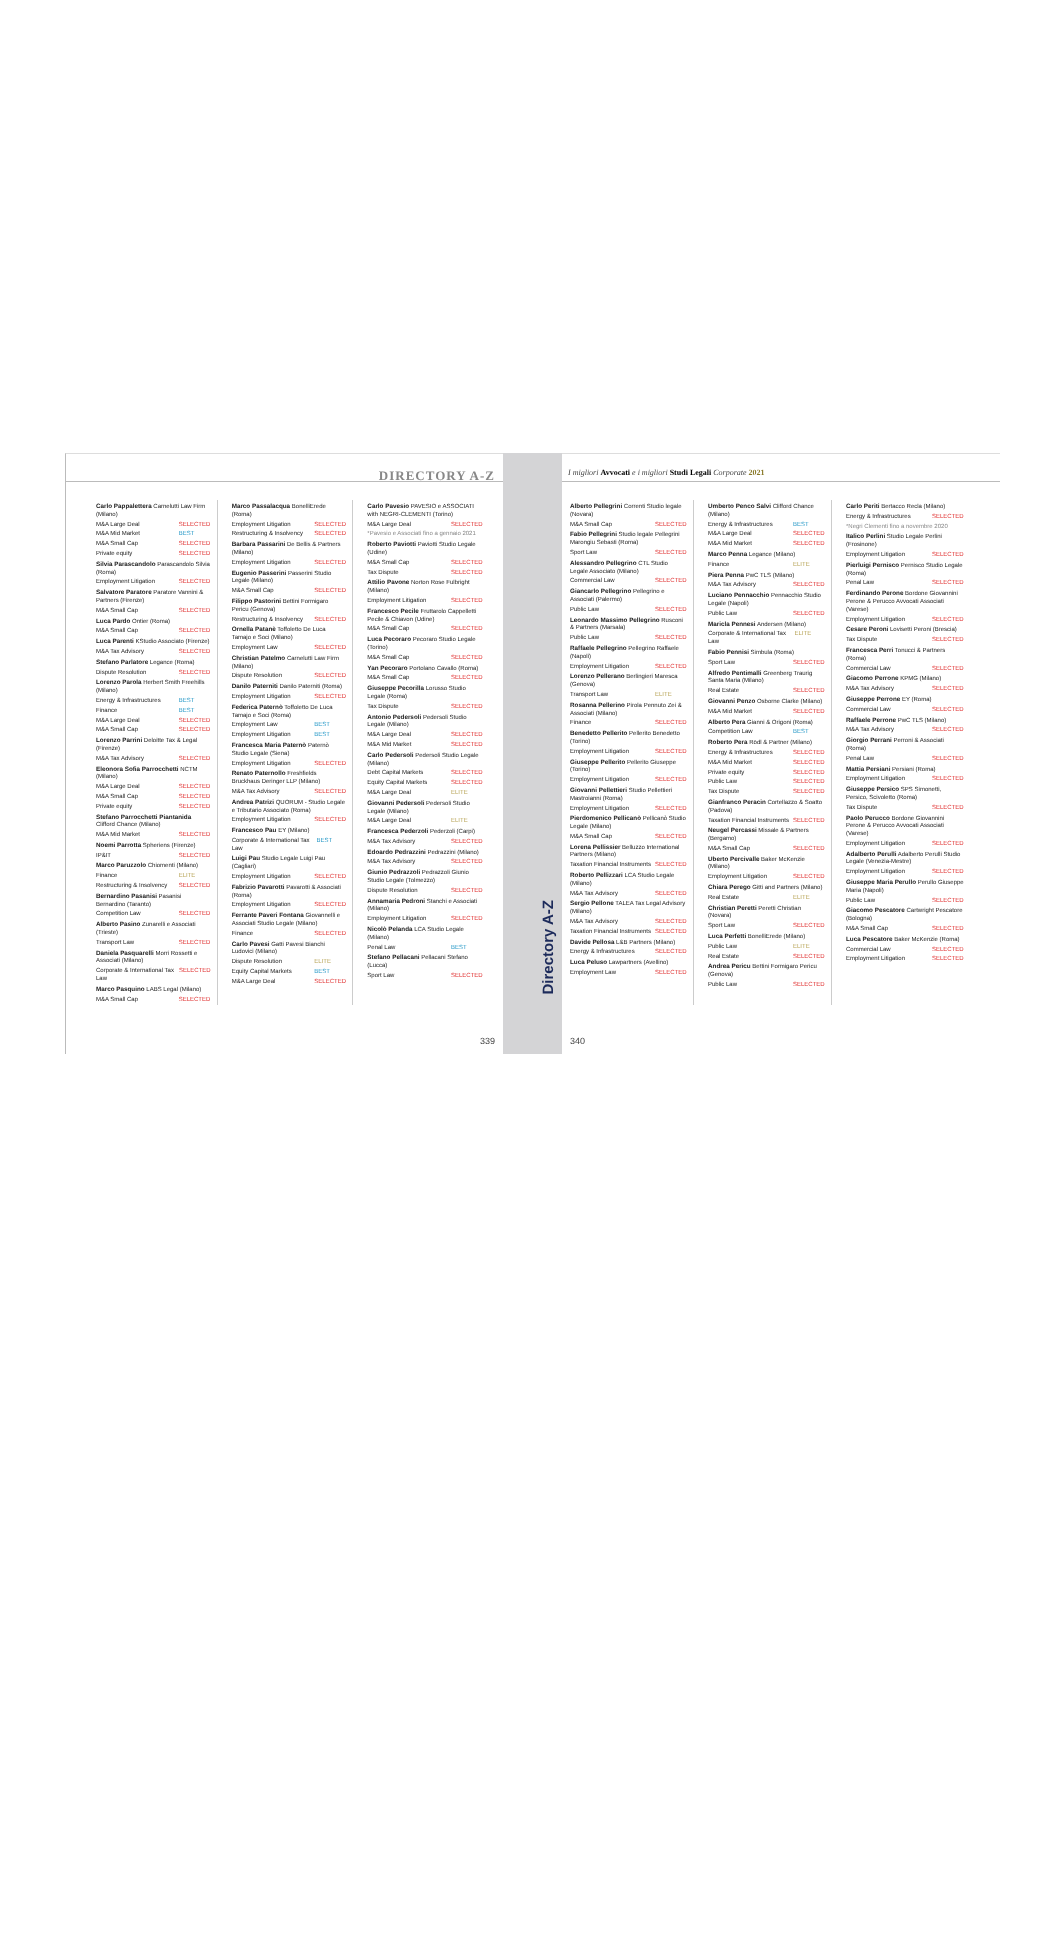DIRECTORY A-Z
Carlo Pappalettera Carnelutti Law Firm (Milano)
M&A Large Deal SELECTED
M&A Mid Market BEST
M&A Small Cap SELECTED
Private equity SELECTED
Silvia Parascandolo Parascandolo Silvia (Roma)
Employment Litigation SELECTED
Salvatore Paratore Paratore Vannini & Partners (Firenze)
M&A Small Cap SELECTED
Luca Pardo Ontier (Roma)
M&A Small Cap SELECTED
Luca Parenti KStudio Associato (Firenze)
M&A Tax Advisory SELECTED
Stefano Parlatore Legance (Roma)
Dispute Resolution SELECTED
Lorenzo Parola Herbert Smith Freehills (Milano)
Energy & Infrastructures BEST
Finance BEST
M&A Large Deal SELECTED
M&A Small Cap SELECTED
Lorenzo Parrini Deloitte Tax & Legal (Firenze)
M&A Tax Advisory SELECTED
Eleonora Sofia Parrocchetti NCTM (Milano)
M&A Large Deal SELECTED
M&A Small Cap SELECTED
Private equity SELECTED
Stefano Parrocchetti Piantanida Clifford Chance (Milano)
M&A Mid Market SELECTED
Noemi Parrotta Spheriens (Firenze)
IP&IT SELECTED
Marco Paruzzolo Chiomenti (Milano)
Finance ELITE
Restructuring & Insolvency SELECTED
Bernardino Pasanisi Pasanisi Bernardino (Taranto)
Competition Law SELECTED
Alberto Pasino Zunarelli e Associati (Trieste)
Transport Law SELECTED
Daniela Pasquarelli Morri Rossetti e Associati (Milano)
Corporate & International Tax Law SELECTED
Marco Pasquino LABS Legal (Milano)
M&A Small Cap SELECTED
Marco Passalacqua BonelliErede (Roma)
Employment Litigation SELECTED
Restructuring & Insolvency SELECTED
Barbara Passarini De Bellis & Partners (Milano)
Employment Litigation SELECTED
Eugenio Passerini Passerini Studio Legale (Milano)
M&A Small Cap SELECTED
Filippo Pastorini Bettini Formigaro Pericu (Genova)
Restructuring & Insolvency SELECTED
Ornella Patanè Toffoletto De Luca Tamajo e Soci (Milano)
Employment Law SELECTED
Christian Patelmo Carnelutti Law Firm (Milano)
Dispute Resolution SELECTED
Danilo Paterniti Danilo Paterniti (Roma)
Employment Litigation SELECTED
Federica Paternò Toffoletto De Luca Tamajo e Soci (Roma)
Employment Law BEST
Employment Litigation BEST
Francesca Maria Paternò Paternò Studio Legale (Siena)
Employment Litigation SELECTED
Renato Paternollo Freshfields Bruckhaus Deringer LLP (Milano)
M&A Tax Advisory SELECTED
Andrea Patrizi QUORUM - Studio Legale e Tributario Associato (Roma)
Employment Litigation SELECTED
Francesco Pau EY (Milano)
Corporate & International Tax Law BEST
Luigi Pau Studio Legale Luigi Pau (Cagliari)
Employment Litigation SELECTED
Fabrizio Pavarotti Pavarotti & Associati (Roma)
Employment Litigation SELECTED
Ferrante Paveri Fontana Giovannelli e Associati Studio Legale (Milano)
Finance SELECTED
Carlo Pavesi Gatti Pavesi Bianchi Ludovici (Milano)
Dispute Resolution ELITE
Equity Capital Markets BEST
M&A Large Deal SELECTED
Carlo Pavesio PAVESIO e ASSOCIATI with NEGRI-CLEMENTI (Torino)
M&A Large Deal SELECTED
*Pavesio e Associati fino a gennaio 2021
Roberto Paviotti Paviotti Studio Legale (Udine)
M&A Small Cap SELECTED
Tax Dispute SELECTED
Attilio Pavone Norton Rose Fulbright (Milano)
Employment Litigation SELECTED
Francesco Pecile Fruttarolo Cappelletti Pecile & Chiavon (Udine)
M&A Small Cap SELECTED
Luca Pecoraro Pecoraro Studio Legale (Torino)
M&A Small Cap SELECTED
Yan Pecoraro Portolano Cavallo (Roma)
M&A Small Cap SELECTED
Giuseppe Pecorilla Lorusso Studio Legale (Roma)
Tax Dispute SELECTED
Antonio Pedersoli Pedersoli Studio Legale (Milano)
M&A Large Deal SELECTED
M&A Mid Market SELECTED
Carlo Pedersoli Pedersoli Studio Legale (Milano)
Debt Capital Markets SELECTED
Equity Capital Markets SELECTED
M&A Large Deal ELITE
Giovanni Pedersoli Pedersoli Studio Legale (Milano)
M&A Large Deal ELITE
Francesca Pederzoli Pederzoli (Carpi)
M&A Tax Advisory SELECTED
Edoardo Pedrazzini Pedrazzini (Milano)
M&A Tax Advisory SELECTED
Giunio Pedrazzoli Pedrazzoli Giunio Studio Legale (Tolmezzo)
Dispute Resolution SELECTED
Annamaria Pedroni Stanchi e Associati (Milano)
Employment Litigation SELECTED
Nicolò Pelanda LCA Studio Legale (Milano)
Penal Law BEST
Stefano Pellacani Pellacani Stefano (Lucca)
Sport Law SELECTED
339
Directory A-Z
I migliori Avvocati e i migliori Studi Legali Corporate 2021
Alberto Pellegrini Correnti Studio legale (Novara)
M&A Small Cap SELECTED
Fabio Pellegrini Studio legale Pellegrini Marongiu Sebasti (Roma)
Sport Law SELECTED
Alessandro Pellegrino CTL Studio Legale Associato (Milano)
Commercial Law SELECTED
Giancarlo Pellegrino Pellegrino e Associati (Palermo)
Public Law SELECTED
Leonardo Massimo Pellegrino Rusconi & Partners (Marsala)
Public Law SELECTED
Raffaele Pellegrino Pellegrino Raffaele (Napoli)
Employment Litigation SELECTED
Lorenzo Pellerano Berlingieri Maresca (Genova)
Transport Law ELITE
Rosanna Pellerino Pirola Pennuto Zei & Associati (Milano)
Finance SELECTED
Benedetto Pellerito Pellerito Benedetto (Torino)
Employment Litigation SELECTED
Giuseppe Pellerito Pellerito Giuseppe (Torino)
Employment Litigation SELECTED
Giovanni Pellettieri Studio Pellettieri Mastroianni (Roma)
Employment Litigation SELECTED
Pierdomenico Pellicanò Pellicanò Studio Legale (Milano)
M&A Small Cap SELECTED
Lorena Pellissier Belluzzo International Partners (Milano)
Taxation Financial Instruments SELECTED
Roberto Pellizzari LCA Studio Legale (Milano)
M&A Tax Advisory SELECTED
Sergio Pellone TALEA Tax Legal Advisory (Milano)
M&A Tax Advisory SELECTED
Taxation Financial Instruments SELECTED
Davide Pellosa L&B Partners (Milano)
Energy & Infrastructures SELECTED
Luca Peluso Lawpartners (Avellino)
Employment Law SELECTED
Umberto Penco Salvi Clifford Chance (Milano)
Energy & Infrastructures BEST
M&A Large Deal SELECTED
M&A Mid Market SELECTED
Marco Penna Legance (Milano)
Finance ELITE
Piera Penna PwC TLS (Milano)
M&A Tax Advisory SELECTED
Luciano Pennacchio Pennacchio Studio Legale (Napoli)
Public Law SELECTED
Maricla Pennesi Andersen (Milano)
Corporate & International Tax Law ELITE
Fabio Pennisi Simbula (Roma)
Sport Law SELECTED
Alfredo Pentimalli Greenberg Traurig Santa Maria (Milano)
Real Estate SELECTED
Giovanni Penzo Osborne Clarke (Milano)
M&A Mid Market SELECTED
Alberto Pera Gianni & Origoni (Roma)
Competition Law BEST
Roberto Pera Rödl & Partner (Milano)
Energy & Infrastructures SELECTED
M&A Mid Market SELECTED
Private equity SELECTED
Public Law SELECTED
Tax Dispute SELECTED
Gianfranco Peracin Cortellazzo & Soatto (Padova)
Taxation Financial Instruments SELECTED
Neugel Percassi Missale & Partners (Bergamo)
M&A Small Cap SELECTED
Uberto Percivalle Baker McKenzie (Milano)
Employment Litigation SELECTED
Chiara Perego Gitti and Partners (Milano)
Real Estate ELITE
Christian Peretti Peretti Christian (Novara)
Sport Law SELECTED
Luca Perfetti BonelliErede (Milano)
Public Law ELITE
Real Estate SELECTED
Andrea Pericu Bettini Formigaro Pericu (Genova)
Public Law SELECTED
Carlo Periti Bertacco Recla (Milano)
Energy & Infrastructures SELECTED
*Negri Clementi fino a novembre 2020
Italico Perlini Studio Legale Perlini (Frosinone)
Employment Litigation SELECTED
Pierluigi Pernisco Pernisco Studio Legale (Roma)
Penal Law SELECTED
Ferdinando Perone Bordone Giovannini Perone & Perucco Avvocati Associati (Varese)
Employment Litigation SELECTED
Cesare Peroni Lovisetti Peroni (Brescia)
Tax Dispute SELECTED
Francesca Perri Tonucci & Partners (Roma)
Commercial Law SELECTED
Giacomo Perrone KPMG (Milano)
M&A Tax Advisory SELECTED
Giuseppe Perrone EY (Roma)
Commercial Law SELECTED
Raffaele Perrone PwC TLS (Milano)
M&A Tax Advisory SELECTED
Giorgio Perrani Perroni & Associati (Roma)
Penal Law SELECTED
Mattia Persiani Persiani (Roma)
Employment Litigation SELECTED
Giuseppe Persico SPS Simonetti, Persico, Scivoletto (Roma)
Tax Dispute SELECTED
Paolo Perucco Bordone Giovannini Perone & Perucco Avvocati Associati (Varese)
Employment Litigation SELECTED
Adalberto Perulli Adalberto Perulli Studio Legale (Venezia-Mestre)
Employment Litigation SELECTED
Giuseppe Maria Perullo Perullo Giuseppe Maria (Napoli)
Public Law SELECTED
Giacomo Pescatore Cartwright Pescatore (Bologna)
M&A Small Cap SELECTED
Luca Pescatore Baker McKenzie (Roma)
Commercial Law SELECTED
Employment Litigation SELECTED
340